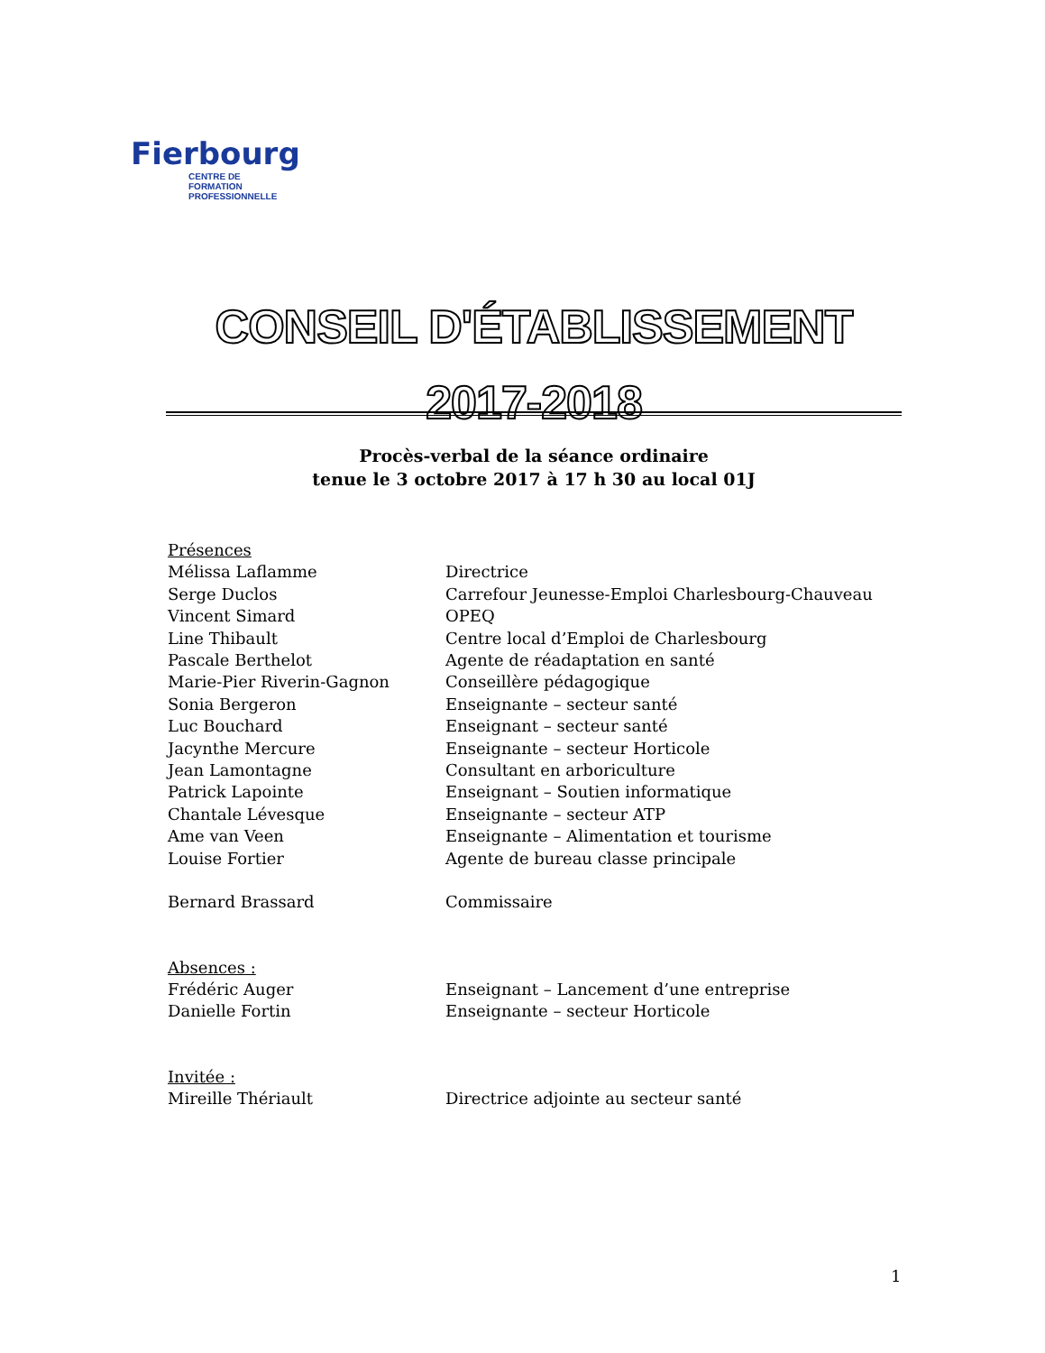Fierbourg
CENTRE DE FORMATION
PROFESSIONNELLE
CONSEIL D'ÉTABLISSEMENT
2017-2018
Procès-verbal de la séance ordinaire
tenue le 3 octobre 2017 à 17 h 30 au local 01J
Présences
Mélissa Laflamme Directrice
Serge Duclos Carrefour Jeunesse-Emploi Charlesbourg-Chauveau
Vincent Simard OPEQ
Line Thibault Centre local d’Emploi de Charlesbourg
Pascale Berthelot Agente de réadaptation en santé
Marie-Pier Riverin-Gagnon Conseillère pédagogique
Sonia Bergeron Enseignante – secteur santé
Luc Bouchard Enseignant – secteur santé
Jacynthe Mercure Enseignante – secteur Horticole
Jean Lamontagne Consultant en arboriculture
Patrick Lapointe Enseignant – Soutien informatique
Chantale Lévesque Enseignante – secteur ATP
Ame van Veen Enseignante – Alimentation et tourisme
Louise Fortier Agente de bureau classe principale
Bernard Brassard Commissaire
Absences :
Frédéric Auger Enseignant – Lancement d’une entreprise
Danielle Fortin Enseignante – secteur Horticole
Invitée :
Mireille Thériault Directrice adjointe au secteur santé
1